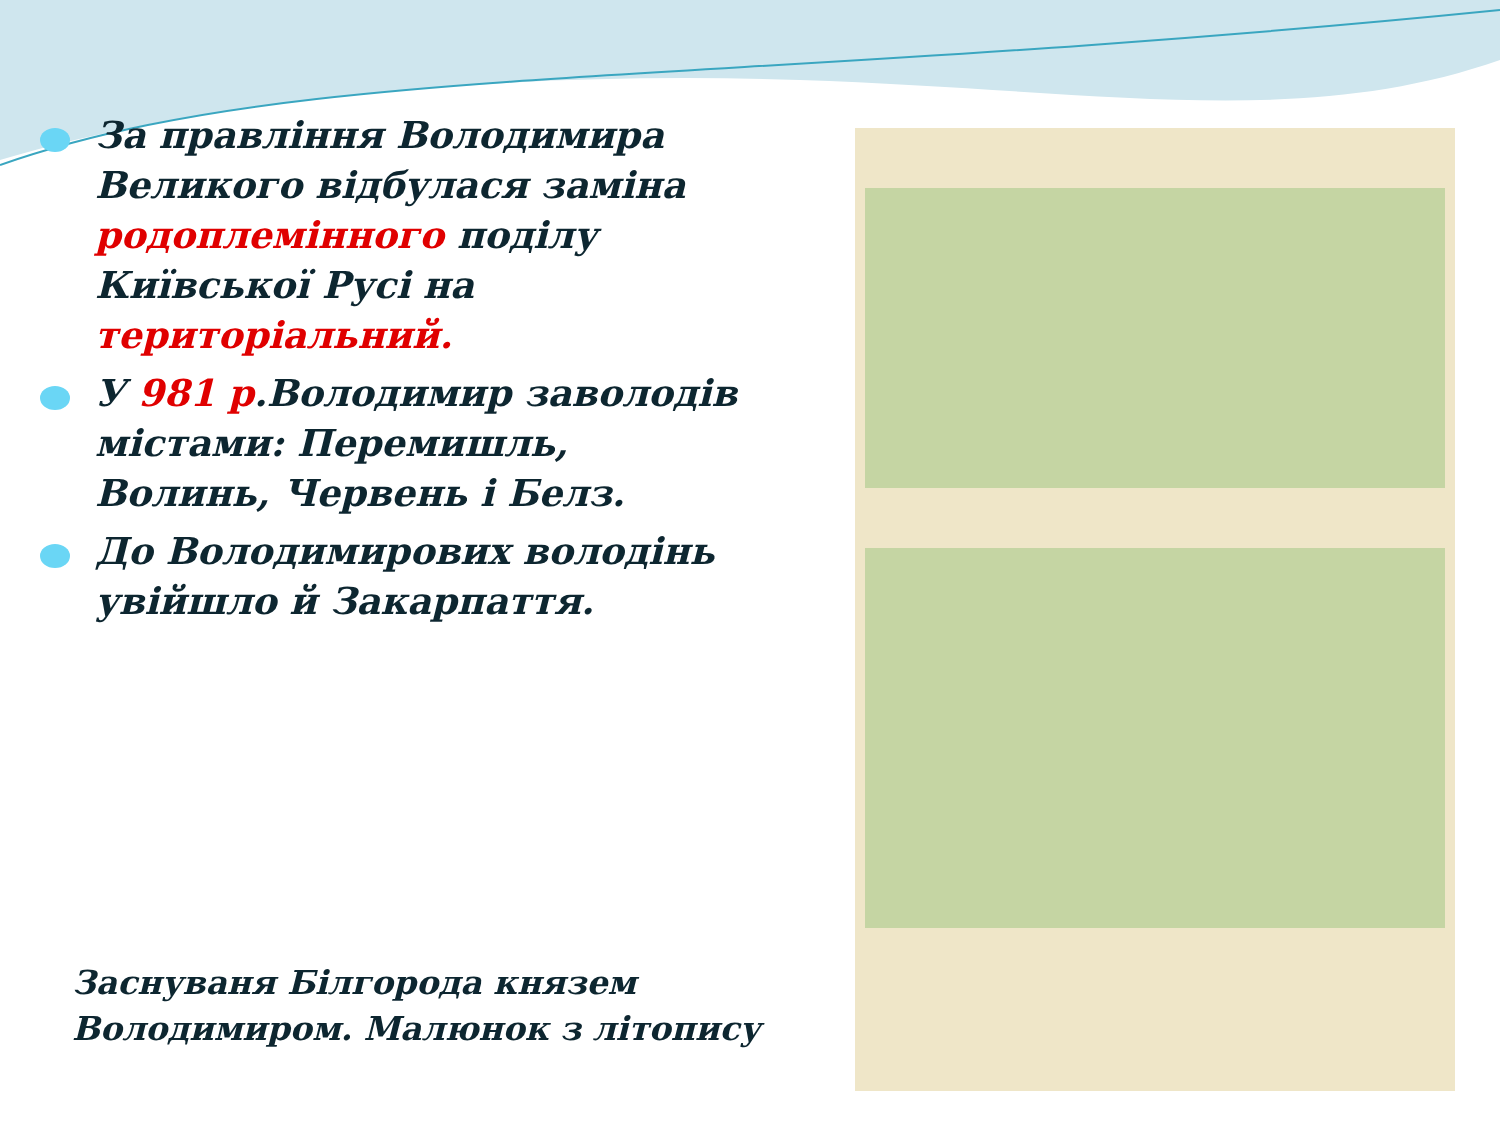За правління Володимира Великого відбулася заміна родоплемінного поділу Київської Русі на територіальний.
У 981 р.Володимир заволодів містами: Перемишль, Волинь, Червень і Белз.
До Володимирових володінь увійшло й Закарпаття.
Заснуваня Білгорода князем
Володимиром. Малюнок з літопису